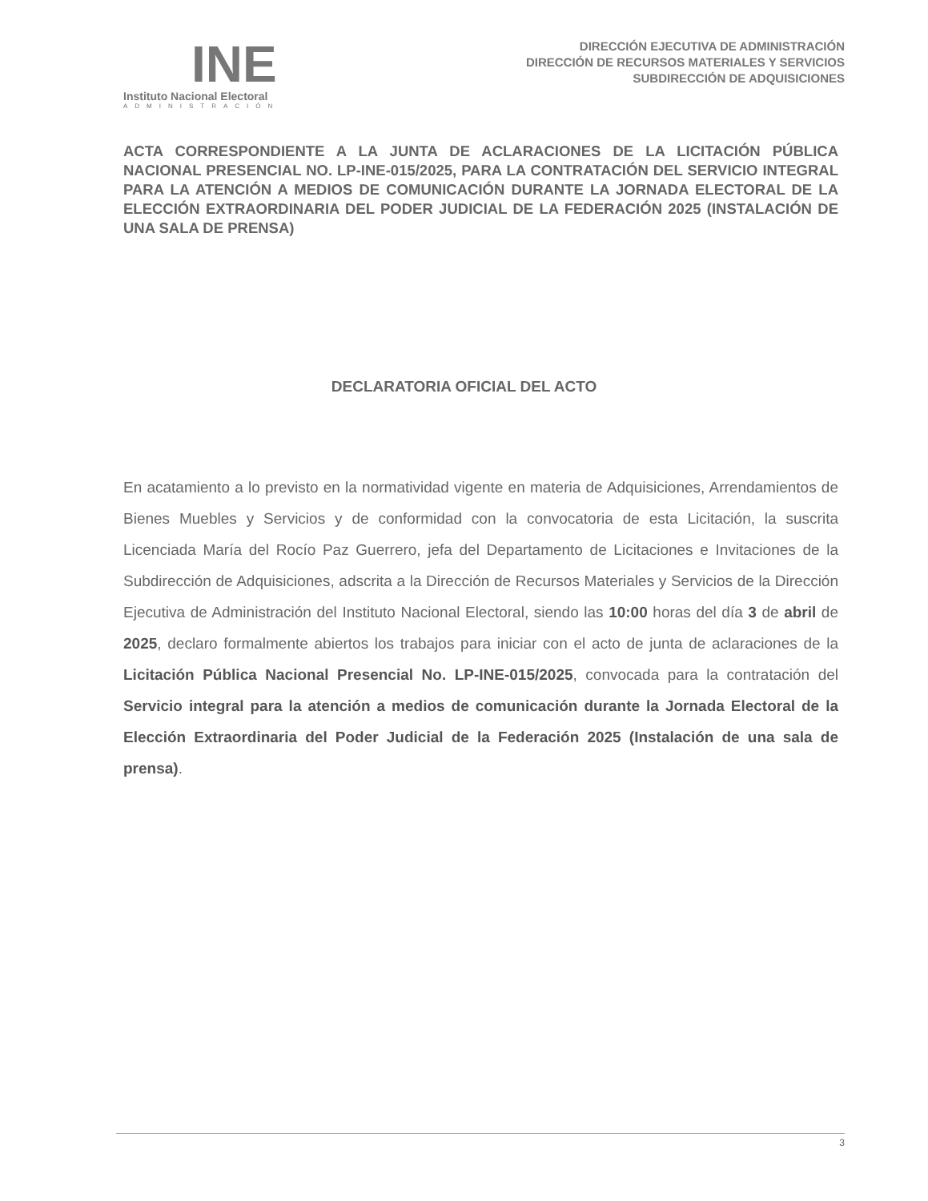INE
Instituto Nacional Electoral
ADMINISTRACIÓN
DIRECCIÓN EJECUTIVA DE ADMINISTRACIÓN
DIRECCIÓN DE RECURSOS MATERIALES Y SERVICIOS
SUBDIRECCIÓN DE ADQUISICIONES
ACTA CORRESPONDIENTE A LA JUNTA DE ACLARACIONES DE LA LICITACIÓN PÚBLICA NACIONAL PRESENCIAL NO. LP-INE-015/2025, PARA LA CONTRATACIÓN DEL SERVICIO INTEGRAL PARA LA ATENCIÓN A MEDIOS DE COMUNICACIÓN DURANTE LA JORNADA ELECTORAL DE LA ELECCIÓN EXTRAORDINARIA DEL PODER JUDICIAL DE LA FEDERACIÓN 2025 (INSTALACIÓN DE UNA SALA DE PRENSA)
DECLARATORIA OFICIAL DEL ACTO
En acatamiento a lo previsto en la normatividad vigente en materia de Adquisiciones, Arrendamientos de Bienes Muebles y Servicios y de conformidad con la convocatoria de esta Licitación, la suscrita Licenciada María del Rocío Paz Guerrero, jefa del Departamento de Licitaciones e Invitaciones de la Subdirección de Adquisiciones, adscrita a la Dirección de Recursos Materiales y Servicios de la Dirección Ejecutiva de Administración del Instituto Nacional Electoral, siendo las 10:00 horas del día 3 de abril de 2025, declaro formalmente abiertos los trabajos para iniciar con el acto de junta de aclaraciones de la Licitación Pública Nacional Presencial No. LP-INE-015/2025, convocada para la contratación del Servicio integral para la atención a medios de comunicación durante la Jornada Electoral de la Elección Extraordinaria del Poder Judicial de la Federación 2025 (Instalación de una sala de prensa).
3